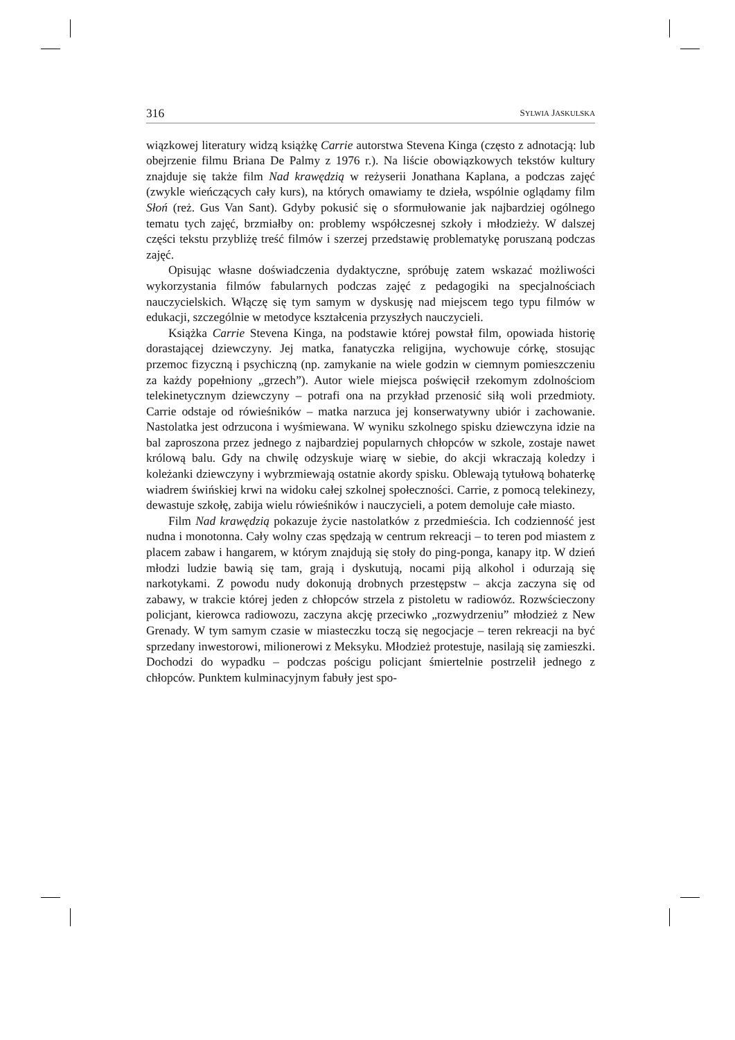316 SYLWIA JASKULSKA
wiązkowej literatury widzą książkę Carrie autorstwa Stevena Kinga (często z adnotacją: lub obejrzenie filmu Briana De Palmy z 1976 r.). Na liście obowiązkowych tekstów kultury znajduje się także film Nad krawędzią w reżyserii Jonathana Kaplana, a podczas zajęć (zwykle wieńczących cały kurs), na których omawiamy te dzieła, wspólnie oglądamy film Słoń (reż. Gus Van Sant). Gdyby pokusić się o sformułowanie jak najbardziej ogólnego tematu tych zajęć, brzmiałby on: problemy współczesnej szkoły i młodzieży. W dalszej części tekstu przybliżę treść filmów i szerzej przedstawię problematykę poruszaną podczas zajęć.
Opisując własne doświadczenia dydaktyczne, spróbuję zatem wskazać możliwości wykorzystania filmów fabularnych podczas zajęć z pedagogiki na specjalnościach nauczycielskich. Włączę się tym samym w dyskusję nad miejscem tego typu filmów w edukacji, szczególnie w metodyce kształcenia przyszłych nauczycieli.
Książka Carrie Stevena Kinga, na podstawie której powstał film, opowiada historię dorastającej dziewczyny. Jej matka, fanatyczka religijna, wychowuje córkę, stosując przemoc fizyczną i psychiczną (np. zamykanie na wiele godzin w ciemnym pomieszczeniu za każdy popełniony „grzech”). Autor wiele miejsca poświęcił rzekomym zdolnościom telekinetycznym dziewczyny – potrafi ona na przykład przenosić siłą woli przedmioty. Carrie odstaje od rówieśników – matka narzuca jej konserwatywny ubiór i zachowanie. Nastolatka jest odrzucona i wyśmiewana. W wyniku szkolnego spisku dziewczyna idzie na bal zaproszona przez jednego z najbardziej popularnych chłopców w szkole, zostaje nawet królową balu. Gdy na chwilę odzyskuje wiarę w siebie, do akcji wkraczają koledzy i koleżanki dziewczyny i wybrzmiewają ostatnie akordy spisku. Oblewają tytułową bohaterkę wiadrem świńskiej krwi na widoku całej szkolnej społeczności. Carrie, z pomocą telekinezy, dewastuje szkołę, zabija wielu rówieśników i nauczycieli, a potem demoluje całe miasto.
Film Nad krawędzią pokazuje życie nastolatków z przedmieścia. Ich codzienność jest nudna i monotonna. Cały wolny czas spędzają w centrum rekreacji – to teren pod miastem z placem zabaw i hangarem, w którym znajdują się stoły do ping-ponga, kanapy itp. W dzień młodzi ludzie bawią się tam, grają i dyskutują, nocami piją alkohol i odurzają się narkotykami. Z powodu nudy dokonują drobnych przestępstw – akcja zaczyna się od zabawy, w trakcie której jeden z chłopców strzela z pistoletu w radiowóz. Rozwścieczony policjant, kierowca radiowozu, zaczyna akcję przeciwko „rozwydrzeniu” młodzież z New Grenady. W tym samym czasie w miasteczku toczą się negocjacje – teren rekreacji na być sprzedany inwestorowi, milionerowi z Meksyku. Młodzież protestuje, nasilają się zamieszki. Dochodzi do wypadku – podczas pościgu policjant śmiertelnie postrzelił jednego z chłopców. Punktem kulminacyjnym fabuły jest spo-